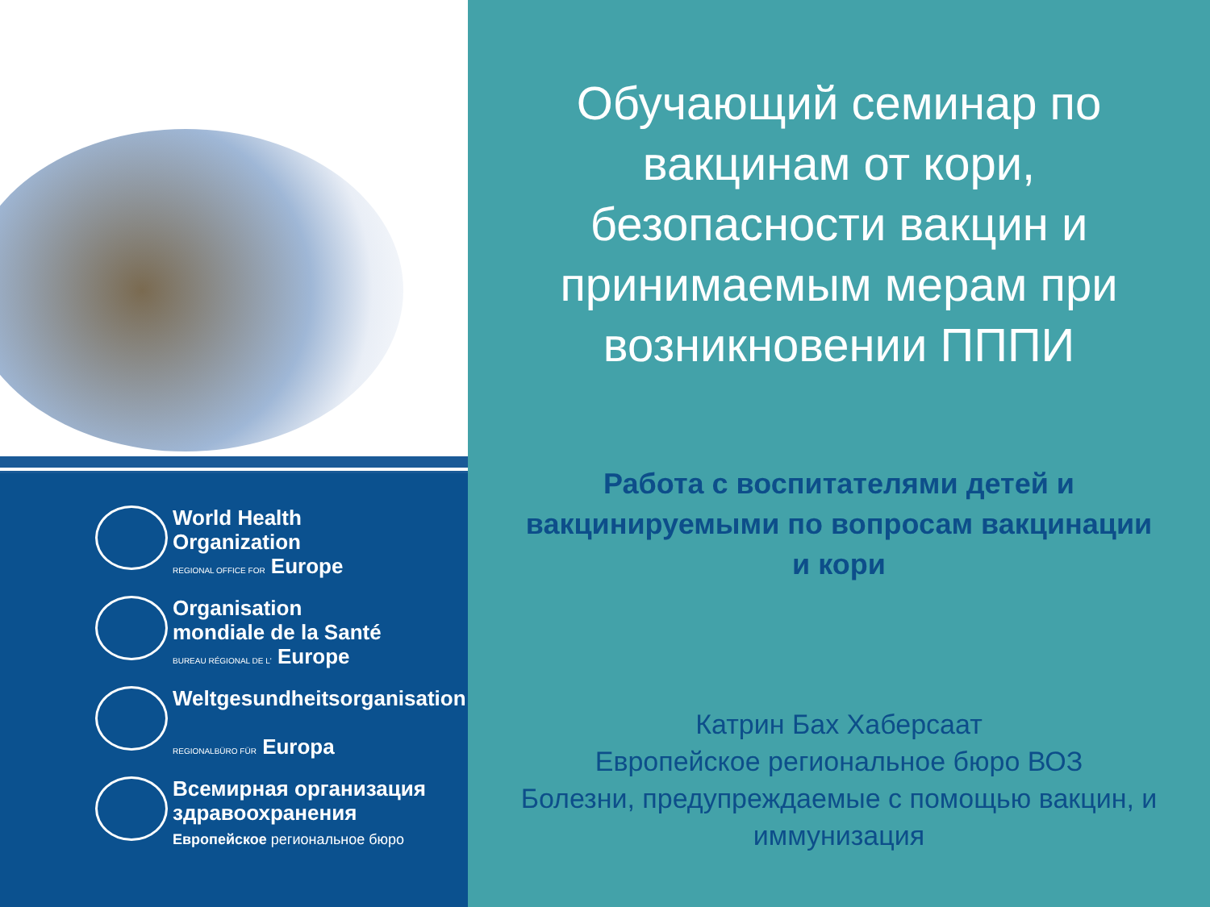World Health
Organization
REGIONAL OFFICE FOR Europe
Organisation
mondiale de la Santé
BUREAU RÉGIONAL DE L' Europe
Weltgesundheitsorganisation
REGIONALBÜRO FÜR Europa
Всемирная организация
здравоохранения
Европейское региональное бюро
Обучающий семинар по вакцинам от кори, безопасности вакцин и принимаемым мерам при возникновении ПППИ
Работа с воспитателями детей и вакцинируемыми по вопросам вакцинации и кори
Катрин Бах Хаберсаат
Европейское региональное бюро ВОЗ
Болезни, предупреждаемые с помощью вакцин, и иммунизация